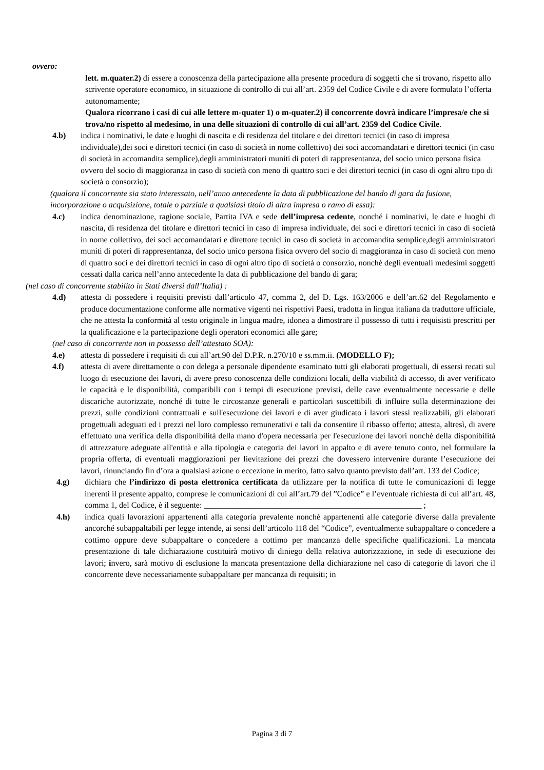ovvero:
lett. m.quater.2) di essere a conoscenza della partecipazione alla presente procedura di soggetti che si trovano, rispetto allo scrivente operatore economico, in situazione di controllo di cui all’art. 2359 del Codice Civile e di avere formulato l’offerta autonomamente;
Qualora ricorrano i casi di cui alle lettere m-quater 1) o m-quater.2) il concorrente dovrà indicare l’impresa/e che si trova/no rispetto al medesimo, in una delle situazioni di controllo di cui all’art. 2359 del Codice Civile.
4.b) indica i nominativi, le date e luoghi di nascita e di residenza del titolare e dei direttori tecnici (in caso di impresa individuale),dei soci e direttori tecnici (in caso di società in nome collettivo) dei soci accomandatari e direttori tecnici (in caso di società in accomandita semplice),degli amministratori muniti di poteri di rappresentanza, del socio unico persona fisica ovvero del socio di maggioranza in caso di società con meno di quattro soci e dei direttori tecnici (in caso di ogni altro tipo di società o consorzio);
(qualora il concorrente sia stato interessato, nell’anno antecedente la data di pubblicazione del bando di gara da fusione, incorporazione o acquisizione, totale o parziale a qualsiasi titolo di altra impresa o ramo di essa):
4.c) indica denominazione, ragione sociale, Partita IVA e sede dell’impresa cedente, nonché i nominativi, le date e luoghi di nascita, di residenza del titolare e direttori tecnici in caso di impresa individuale, dei soci e direttori tecnici in caso di società in nome collettivo, dei soci accomandatari e direttore tecnici in caso di società in accomandita semplice,degli amministratori muniti di poteri di rappresentanza, del socio unico persona fisica ovvero del socio di maggioranza in caso di società con meno di quattro soci e dei direttori tecnici in caso di ogni altro tipo di società o consorzio, nonché degli eventuali medesimi soggetti cessati dalla carica nell’anno antecedente la data di pubblicazione del bando di gara;
(nel caso di concorrente stabilito in Stati diversi dall’Italia) :
4.d) attesta di possedere i requisiti previsti dall’articolo 47, comma 2, del D. Lgs. 163/2006 e dell’art.62 del Regolamento e produce documentazione conforme alle normative vigenti nei rispettivi Paesi, tradotta in lingua italiana da traduttore ufficiale, che ne attesta la conformità al testo originale in lingua madre, idonea a dimostrare il possesso di tutti i requisisti prescritti per la qualificazione e la partecipazione degli operatori economici alle gare;
(nel caso di concorrente non in possesso dell’attestato SOA):
4.e) attesta di possedere i requisiti di cui all’art.90 del D.P.R. n.270/10 e ss.mm.ii. (MODELLO F);
4.f) attesta di avere direttamente o con delega a personale dipendente esaminato tutti gli elaborati progettuali, di essersi recati sul luogo di esecuzione dei lavori, di avere preso conoscenza delle condizioni locali, della viabilità di accesso, di aver verificato le capacità e le disponibilità, compatibili con i tempi di esecuzione previsti, delle cave eventualmente necessarie e delle discariche autorizzate, nonché di tutte le circostanze generali e particolari suscettibili di influire sulla determinazione dei prezzi, sulle condizioni contrattuali e sull'esecuzione dei lavori e di aver giudicato i lavori stessi realizzabili, gli elaborati progettuali adeguati ed i prezzi nel loro complesso remunerativi e tali da consentire il ribasso offerto; attesta, altresì, di avere effettuato una verifica della disponibilità della mano d'opera necessaria per l'esecuzione dei lavori nonché della disponibilità di attrezzature adeguate all'entità e alla tipologia e categoria dei lavori in appalto e di avere tenuto conto, nel formulare la propria offerta, di eventuali maggiorazioni per lievitazione dei prezzi che dovessero intervenire durante l’esecuzione dei lavori, rinunciando fin d’ora a qualsiasi azione o eccezione in merito, fatto salvo quanto previsto dall’art. 133 del Codice;
4.g) dichiara che l’indirizzo di posta elettronica certificata da utilizzare per la notifica di tutte le comunicazioni di legge inerenti il presente appalto, comprese le comunicazioni di cui all’art.79 del ”Codice” e l’eventuale richiesta di cui all’art. 48, comma 1, del Codice, è il seguente: _____________________________________________________ ;
4.h) indica quali lavorazioni appartenenti alla categoria prevalente nonché appartenenti alle categorie diverse dalla prevalente ancorché subappaltabili per legge intende, ai sensi dell’articolo 118 del “Codice”, eventualmente subappaltare o concedere a cottimo oppure deve subappaltare o concedere a cottimo per mancanza delle specifiche qualificazioni. La mancata presentazione di tale dichiarazione costituirà motivo di diniego della relativa autorizzazione, in sede di esecuzione dei lavori; invero, sarà motivo di esclusione la mancata presentazione della dichiarazione nel caso di categorie di lavori che il concorrente deve necessariamente subappaltare per mancanza di requisiti; in
Pagina 3 di 7